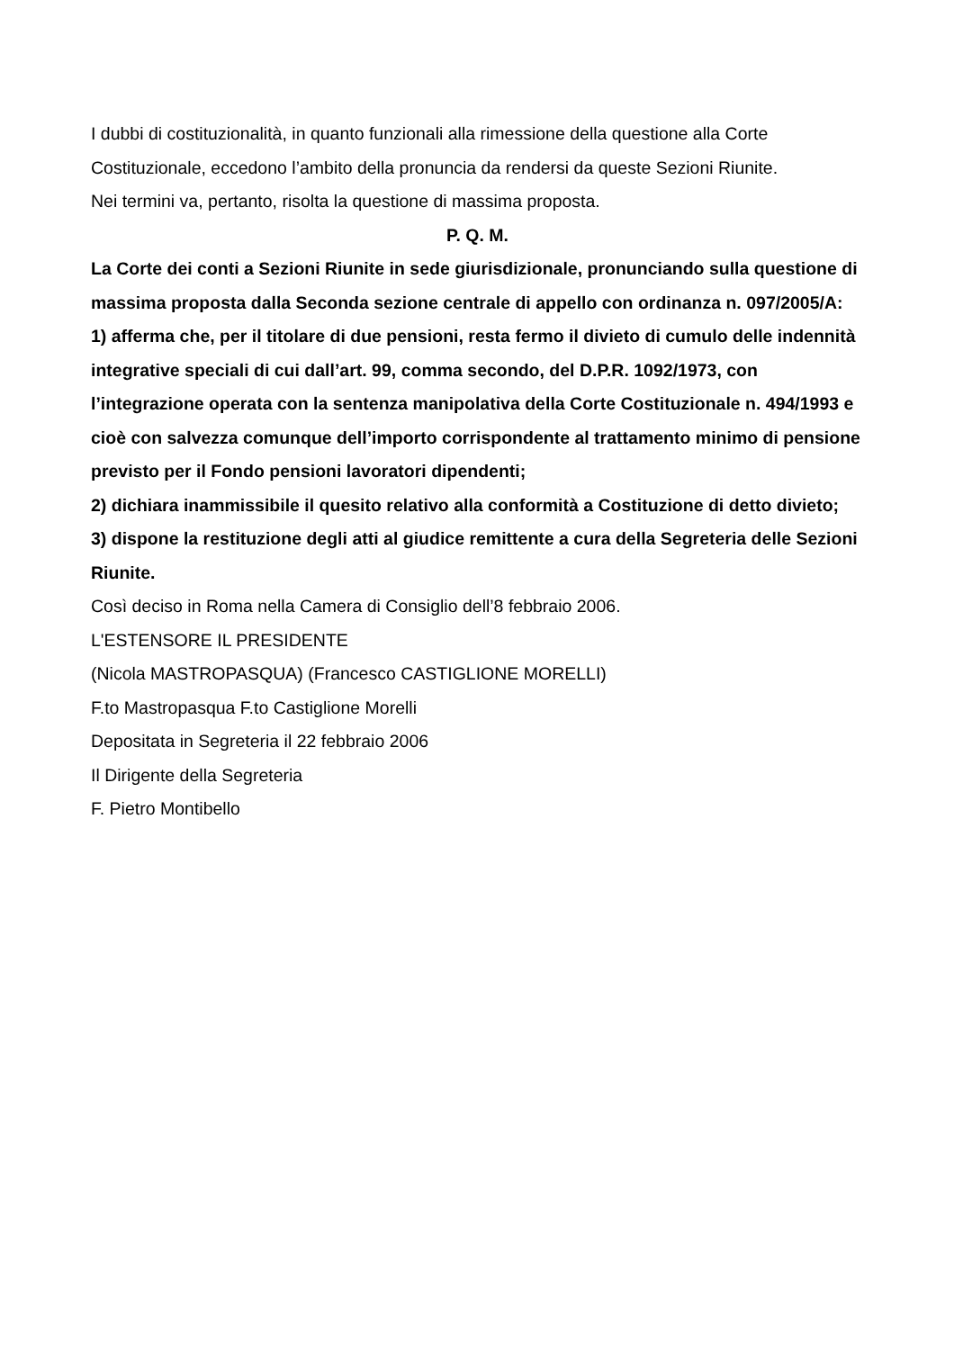I dubbi di costituzionalità, in quanto funzionali alla rimessione della questione alla Corte Costituzionale, eccedono l’ambito della pronuncia da rendersi da queste Sezioni Riunite.
Nei termini va, pertanto, risolta la questione di massima proposta.
P. Q. M.
La Corte dei conti a Sezioni Riunite in sede giurisdizionale, pronunciando sulla questione di massima proposta dalla Seconda sezione centrale di appello con ordinanza n. 097/2005/A:
1) afferma che, per il titolare di due pensioni, resta fermo il divieto di cumulo delle indennità integrative speciali di cui dall’art. 99, comma secondo, del D.P.R. 1092/1973, con l’integrazione operata con la sentenza manipolativa della Corte Costituzionale n. 494/1993 e cioè con salvezza comunque dell’importo corrispondente al trattamento minimo di pensione previsto per il Fondo pensioni lavoratori dipendenti;
2) dichiara inammissibile il quesito relativo alla conformità a Costituzione di detto divieto;
3) dispone la restituzione degli atti al giudice remittente a cura della Segreteria delle Sezioni Riunite.
Così deciso in Roma nella Camera di Consiglio dell’8 febbraio 2006.
L'ESTENSORE IL PRESIDENTE
(Nicola MASTROPASQUA) (Francesco CASTIGLIONE MORELLI)
F.to Mastropasqua F.to Castiglione Morelli
Depositata in Segreteria il 22 febbraio 2006
Il Dirigente della Segreteria
F. Pietro Montibello